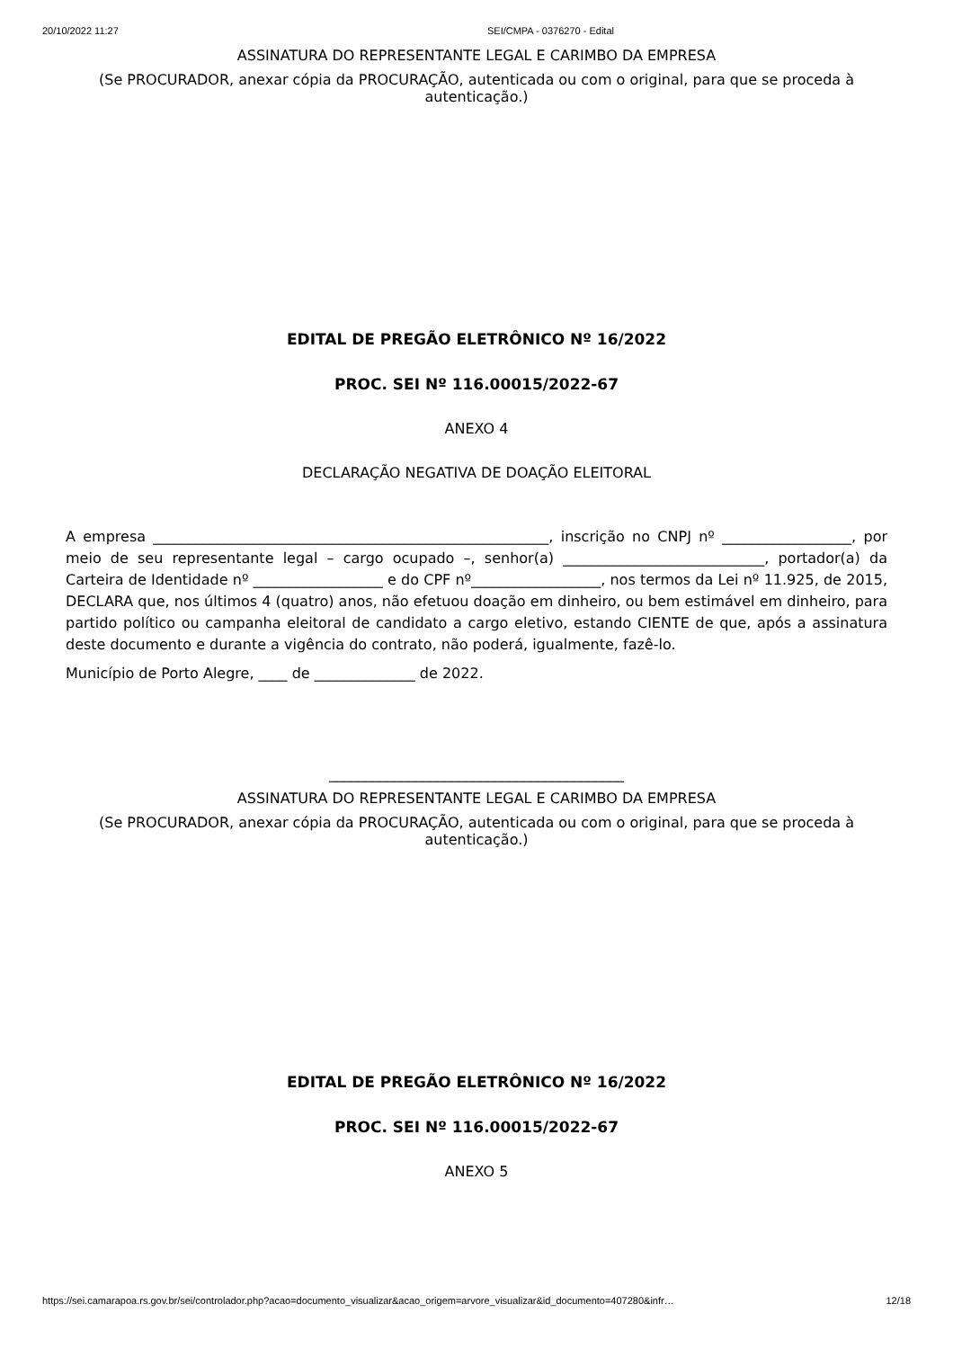20/10/2022 11:27 SEI/CMPA - 0376270 - Edital
ASSINATURA DO REPRESENTANTE LEGAL E CARIMBO DA EMPRESA
(Se PROCURADOR, anexar cópia da PROCURAÇÃO, autenticada ou com o original, para que se proceda à autenticação.)
EDITAL DE PREGÃO ELETRÔNICO Nº 16/2022
PROC. SEI Nº 116.00015/2022-67
ANEXO 4
DECLARAÇÃO NEGATIVA DE DOAÇÃO ELEITORAL
A empresa _______________________________________________________, inscrição no CNPJ nº __________________, por meio de seu representante legal – cargo ocupado –, senhor(a) ____________________________, portador(a) da Carteira de Identidade nº __________________ e do CPF nº__________________, nos termos da Lei nº 11.925, de 2015, DECLARA que, nos últimos 4 (quatro) anos, não efetuou doação em dinheiro, ou bem estimável em dinheiro, para partido político ou campanha eleitoral de candidato a cargo eletivo, estando CIENTE de que, após a assinatura deste documento e durante a vigência do contrato, não poderá, igualmente, fazê-lo.
Município de Porto Alegre, ____ de ______________ de 2022.
_________________________________________
ASSINATURA DO REPRESENTANTE LEGAL E CARIMBO DA EMPRESA
(Se PROCURADOR, anexar cópia da PROCURAÇÃO, autenticada ou com o original, para que se proceda à autenticação.)
EDITAL DE PREGÃO ELETRÔNICO Nº 16/2022
PROC. SEI Nº 116.00015/2022-67
ANEXO 5
https://sei.camarapoa.rs.gov.br/sei/controlador.php?acao=documento_visualizar&acao_origem=arvore_visualizar&id_documento=407280&infr… 12/18